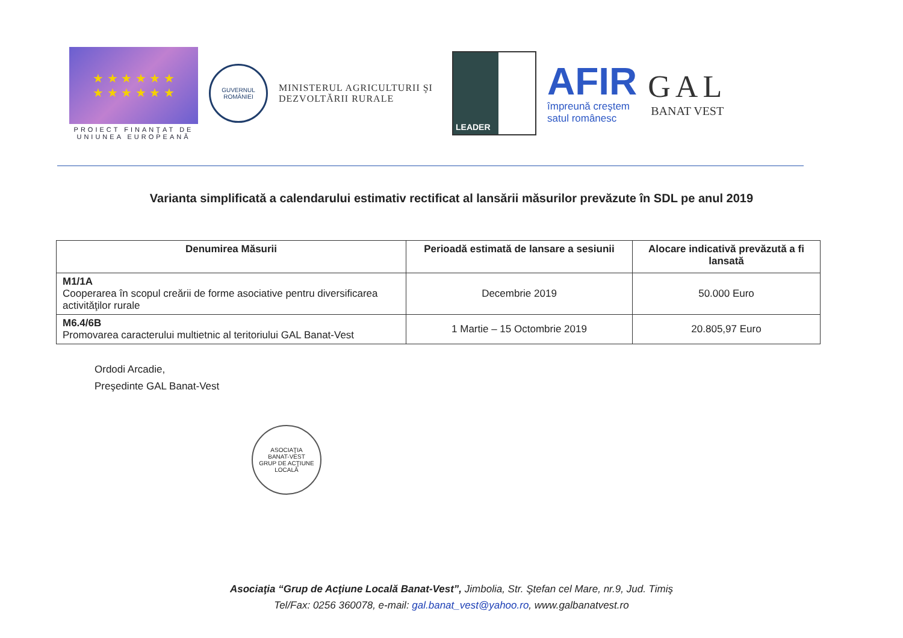★ ★ ★ ★ ★ ★
★ ★ ★ ★ ★ ★
PROIECT FINANŢAT DE UNIUNEA EUROPEANĂ
GUVERNUL ROMÂNIEI
MINISTERUL AGRICULTURII ŞI DEZVOLTĂRII RURALE
LEADER
AFIR
împreună creştem
satul românesc
GAL
BANAT VEST
Varianta simplificată a calendarului estimativ rectificat al lansării măsurilor prevăzute în SDL pe anul 2019
| Denumirea Măsurii | Perioadă estimată de lansare a sesiunii | Alocare indicativă prevăzută a fi lansată |
| --- | --- | --- |
| M1/1A Cooperarea în scopul creării de forme asociative pentru diversificarea activităţilor rurale | Decembrie 2019 | 50.000 Euro |
| M6.4/6B Promovarea caracterului multietnic al teritoriului GAL Banat-Vest | 1 Martie – 15 Octombrie 2019 | 20.805,97 Euro |
Ordodi Arcadie,
Preşedinte GAL Banat-Vest
ASOCIAŢIA
BANAT-VEST
GRUP DE ACŢIUNE LOCALĂ
Asociaţia “Grup de Acţiune Locală Banat-Vest”, Jimbolia, Str. Ştefan cel Mare, nr.9, Jud. Timiş
Tel/Fax: 0256 360078, e-mail: gal.banat_vest@yahoo.ro, www.galbanatvest.ro